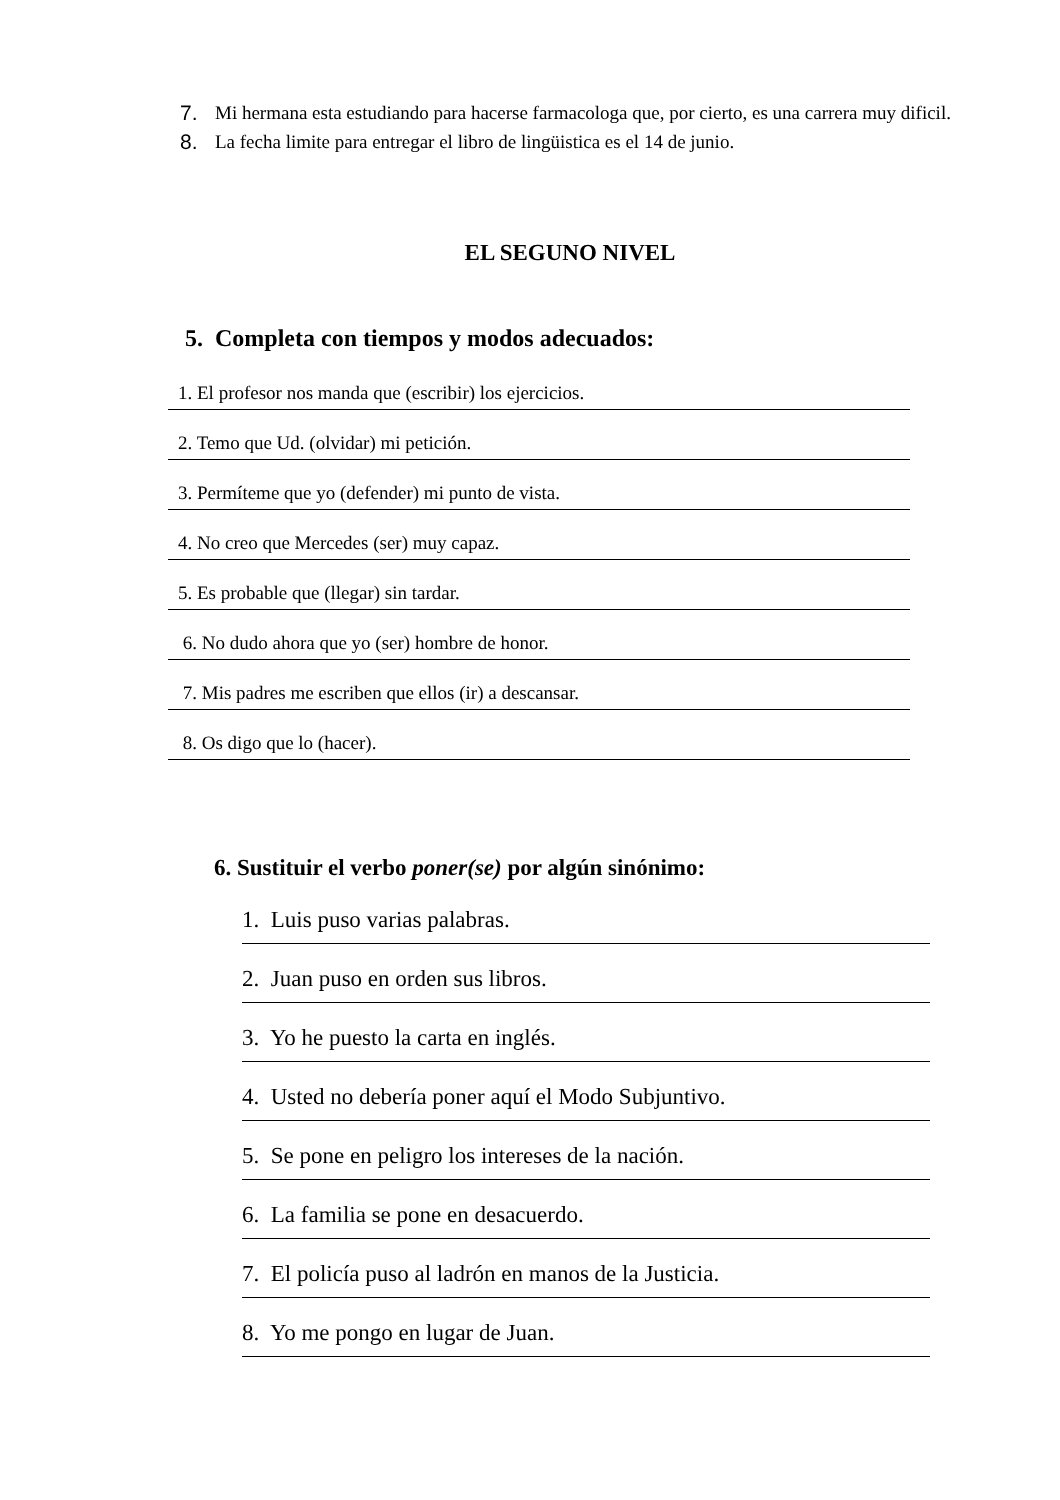7. Mi hermana esta estudiando para hacerse farmacologa que, por cierto, es una carrera muy dificil.
8. La fecha limite para entregar el libro de lingüistica es el 14 de junio.
EL SEGUNO NIVEL
5. Completa con tiempos y modos adecuados:
1. El profesor nos manda que (escribir) los ejercicios.
2. Temo que Ud. (olvidar) mi petición.
3. Permíteme que yo (defender) mi punto de vista.
4. No creo que Mercedes (ser) muy capaz.
5. Es probable que (llegar) sin tardar.
6. No dudo ahora que yo (ser) hombre de honor.
7. Mis padres me escriben que ellos (ir) a descansar.
8. Os digo que lo (hacer).
6. Sustituir el verbo poner(se) por algún sinónimo:
1. Luis puso varias palabras.
2. Juan puso en orden sus libros.
3. Yo he puesto la carta en inglés.
4. Usted no debería poner aquí el Modo Subjuntivo.
5. Se pone en peligro los intereses de la nación.
6. La familia se pone en desacuerdo.
7. El policía puso al ladrón en manos de la Justicia.
8. Yo me pongo en lugar de Juan.